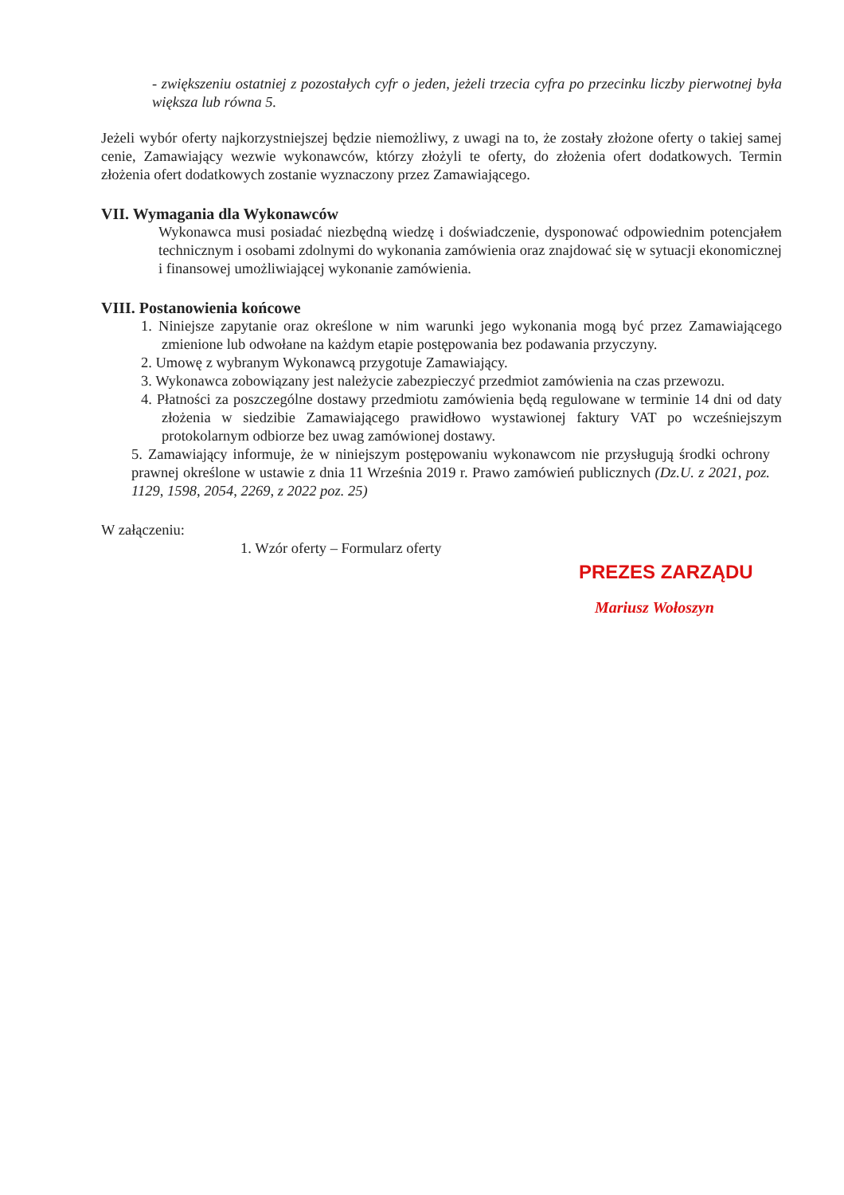- zwiększeniu ostatniej z pozostałych cyfr o jeden, jeżeli trzecia cyfra po przecinku liczby pierwotnej była większa lub równa 5.
Jeżeli wybór oferty najkorzystniejszej będzie niemożliwy, z uwagi na to, że zostały złożone oferty o takiej samej cenie, Zamawiający wezwie wykonawców, którzy złożyli te oferty, do złożenia ofert dodatkowych. Termin złożenia ofert dodatkowych zostanie wyznaczony przez Zamawiającego.
VII. Wymagania dla Wykonawców
Wykonawca musi posiadać niezbędną wiedzę i doświadczenie, dysponować odpowiednim potencjałem technicznym i osobami zdolnymi do wykonania zamówienia oraz znajdować się w sytuacji ekonomicznej i finansowej umożliwiającej wykonanie zamówienia.
VIII. Postanowienia końcowe
1. Niniejsze zapytanie oraz określone w nim warunki jego wykonania mogą być przez Zamawiającego zmienione lub odwołane na każdym etapie postępowania bez podawania przyczyny.
2. Umowę z wybranym Wykonawcą przygotuje Zamawiający.
3. Wykonawca zobowiązany jest należycie zabezpieczyć przedmiot zamówienia na czas przewozu.
4. Płatności za poszczególne dostawy przedmiotu zamówienia będą regulowane w terminie 14 dni od daty złożenia w siedzibie Zamawiającego prawidłowo wystawionej faktury VAT po wcześniejszym protokolarnym odbiorze bez uwag zamówionej dostawy.
5. Zamawiający informuje, że w niniejszym postępowaniu wykonawcom nie przysługują środki ochrony prawnej określone w ustawie z dnia 11 Września 2019 r. Prawo zamówień publicznych (Dz.U. z 2021, poz. 1129, 1598, 2054, 2269, z 2022 poz. 25)
W załączeniu:
1. Wzór oferty – Formularz oferty
PREZES ZARZĄDU
Mariusz Wołoszyn